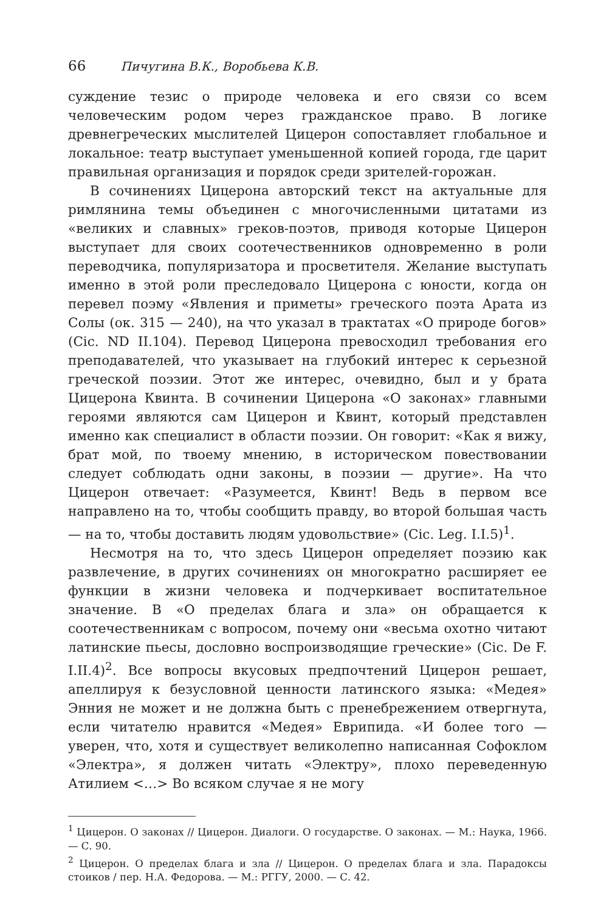66 Пичугина В.К., Воробьева К.В.
суждение тезис о природе человека и его связи со всем человеческим родом через гражданское право. В логике древнегреческих мыслителей Цицерон сопоставляет глобальное и локальное: театр выступает уменьшенной копией города, где царит правильная организация и порядок среди зрителей-горожан.
В сочинениях Цицерона авторский текст на актуальные для римлянина темы объединен с многочисленными цитатами из «великих и славных» греков-поэтов, приводя которые Цицерон выступает для своих соотечественников одновременно в роли переводчика, популяризатора и просветителя. Желание выступать именно в этой роли преследовало Цицерона с юности, когда он перевел поэму «Явления и приметы» греческого поэта Арата из Солы (ок. 315 — 240), на что указал в трактатах «О природе богов» (Cic. ND II.104). Перевод Цицерона превосходил требования его преподавателей, что указывает на глубокий интерес к серьезной греческой поэзии. Этот же интерес, очевидно, был и у брата Цицерона Квинта. В сочинении Цицерона «О законах» главными героями являются сам Цицерон и Квинт, который представлен именно как специалист в области поэзии. Он говорит: «Как я вижу, брат мой, по твоему мнению, в историческом повествовании следует соблюдать одни законы, в поэзии — другие». На что Цицерон отвечает: «Разумеется, Квинт! Ведь в первом все направлено на то, чтобы сообщить правду, во второй большая часть — на то, чтобы доставить людям удовольствие» (Cic. Leg. I.I.5)<sup>1</sup>.
Несмотря на то, что здесь Цицерон определяет поэзию как развлечение, в других сочинениях он многократно расширяет ее функции в жизни человека и подчеркивает воспитательное значение. В «О пределах блага и зла» он обращается к соотечественникам с вопросом, почему они «весьма охотно читают латинские пьесы, дословно воспроизводящие греческие» (Cic. De F. I.II.4)<sup>2</sup>. Все вопросы вкусовых предпочтений Цицерон решает, апеллируя к безусловной ценности латинского языка: «Медея» Энния не может и не должна быть с пренебрежением отвергнута, если читателю нравится «Медея» Еврипида. «И более того — уверен, что, хотя и существует великолепно написанная Софоклом «Электра», я должен читать «Электру», плохо переведенную Атилием <…> Во всяком случае я не могу
<sup>1</sup> Цицерон. О законах // Цицерон. Диалоги. О государстве. О законах. — М.: Наука, 1966. — С. 90.
<sup>2</sup> Цицерон. О пределах блага и зла // Цицерон. О пределах блага и зла. Парадоксы стоиков / пер. Н.А. Федорова. — М.: РГГУ, 2000. — С. 42.